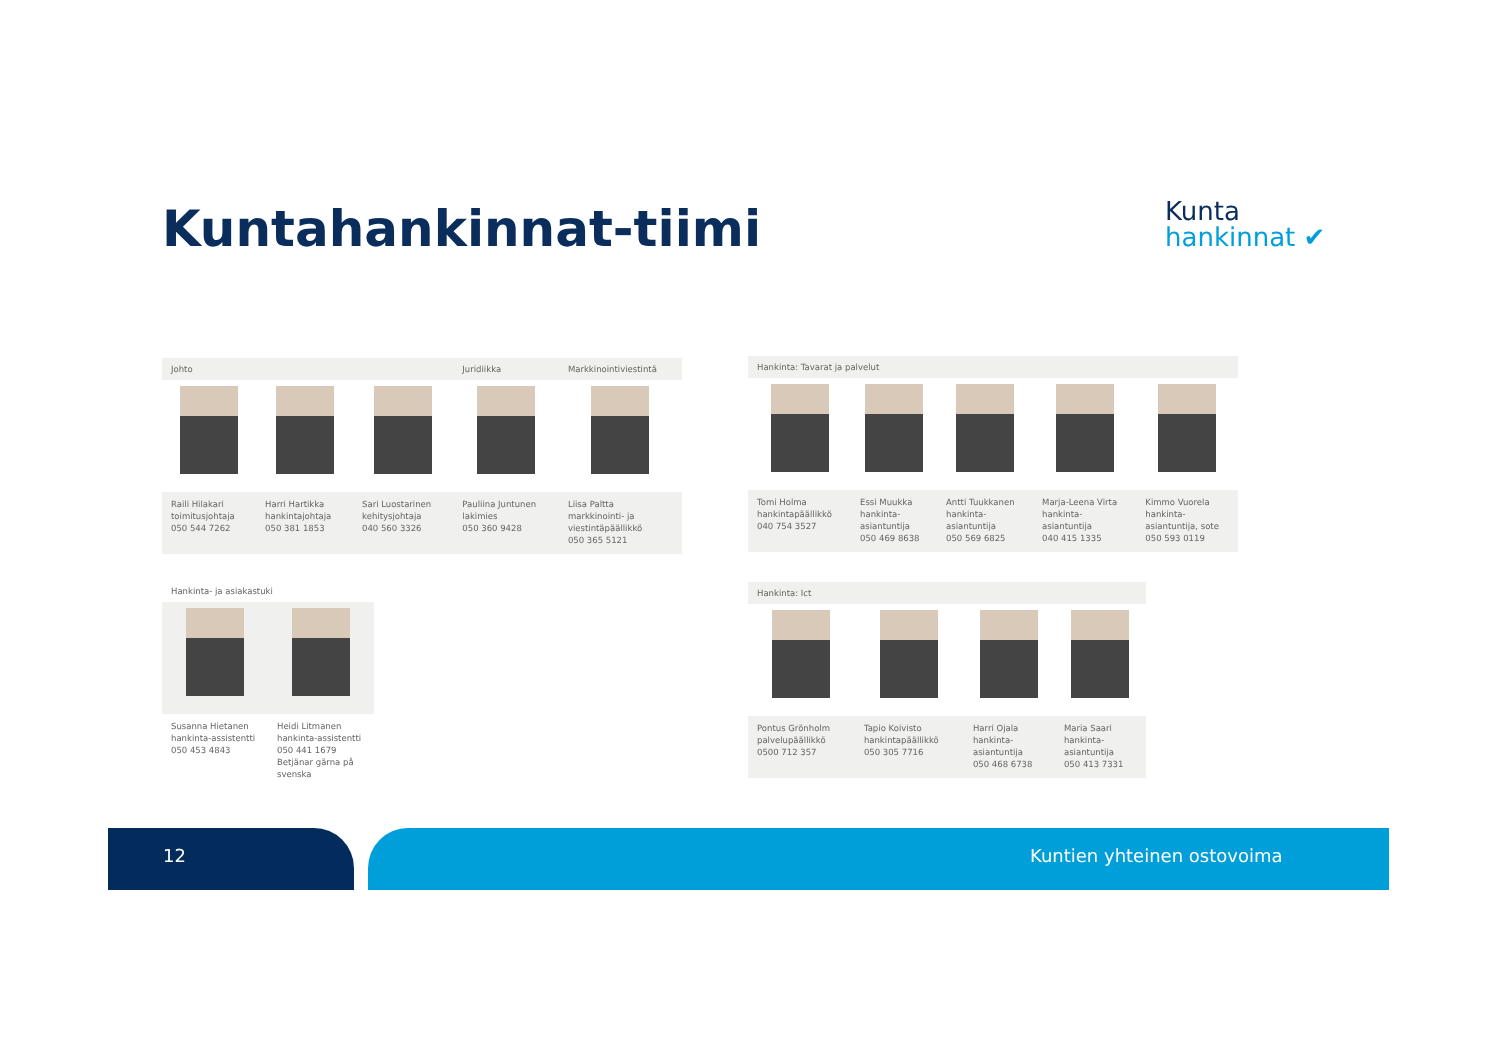Kuntahankinnat-tiimi
Kunta
hankinnat ✔
| Johto | | | Juridiikka | Markkinointiviestintä |
| --- | --- | --- | --- | --- |
| Raili Hilakari toimitusjohtaja 050 544 7262 | Harri Hartikka hankintajohtaja 050 381 1853 | Sari Luostarinen kehitysjohtaja 040 560 3326 | Pauliina Juntunen lakimies 050 360 9428 | Liisa Paltta markkinointi- ja viestintäpäällikkö 050 365 5121 |
| Hankinta: Tavarat ja palvelut | | | | |
| --- | --- | --- | --- | --- |
| Tomi Holma hankintapäällikkö 040 754 3527 | Essi Muukka hankinta- asiantuntija 050 469 8638 | Antti Tuukkanen hankinta- asiantuntija 050 569 6825 | Marja-Leena Virta hankinta- asiantuntija 040 415 1335 | Kimmo Vuorela hankinta- asiantuntija, sote 050 593 0119 |
| Hankinta- ja asiakastuki | |
| --- | --- |
| Susanna Hietanen hankinta-assistentti 050 453 4843 | Heidi Litmanen hankinta-assistentti 050 441 1679 Betjänar gärna på svenska |
| Hankinta: Ict | | | |
| --- | --- | --- | --- |
| Pontus Grönholm palvelupäällikkö 0500 712 357 | Tapio Koivisto hankintapäällikkö 050 305 7716 | Harri Ojala hankinta- asiantuntija 050 468 6738 | Maria Saari hankinta- asiantuntija 050 413 7331 |
12 Kuntien yhteinen ostovoima